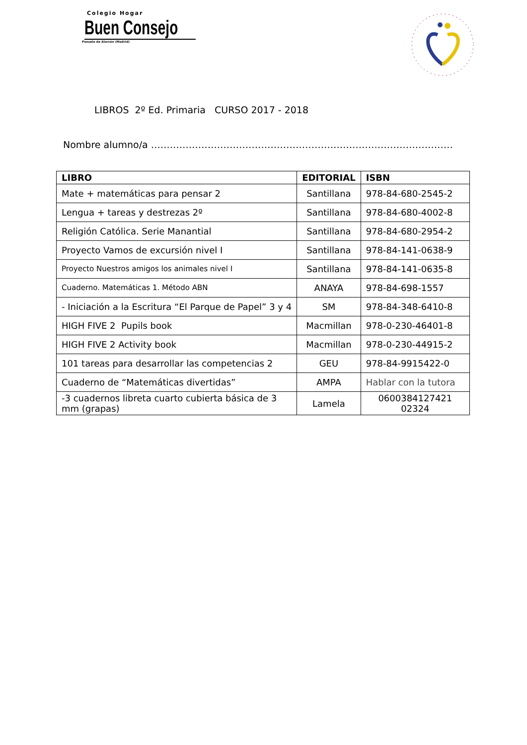Colegio Hogar
Buen Consejo
Pozuelo de Alarcón (Madrid)
LIBROS 2º Ed. Primaria CURSO 2017 - 2018
Nombre alumno/a ……………………………………………………………………………………
| LIBRO | EDITORIAL | ISBN |
| --- | --- | --- |
| Mate + matemáticas para pensar 2 | Santillana | 978-84-680-2545-2 |
| Lengua + tareas y destrezas 2º | Santillana | 978-84-680-4002-8 |
| Religión Católica. Serie Manantial | Santillana | 978-84-680-2954-2 |
| Proyecto Vamos de excursión nivel I | Santillana | 978-84-141-0638-9 |
| Proyecto Nuestros amigos los animales nivel I | Santillana | 978-84-141-0635-8 |
| Cuaderno. Matemáticas 1. Método ABN | ANAYA | 978-84-698-1557 |
| - Iniciación a la Escritura “El Parque de Papel” 3 y 4 | SM | 978-84-348-6410-8 |
| HIGH FIVE 2 Pupils book | Macmillan | 978-0-230-46401-8 |
| HIGH FIVE 2 Activity book | Macmillan | 978-0-230-44915-2 |
| 101 tareas para desarrollar las competencias 2 | GEU | 978-84-9915422-0 |
| Cuaderno de “Matemáticas divertidas” | AMPA | Hablar con la tutora |
| -3 cuadernos libreta cuarto cubierta básica de 3 mm (grapas) | Lamela | 0600384127421 02324 |